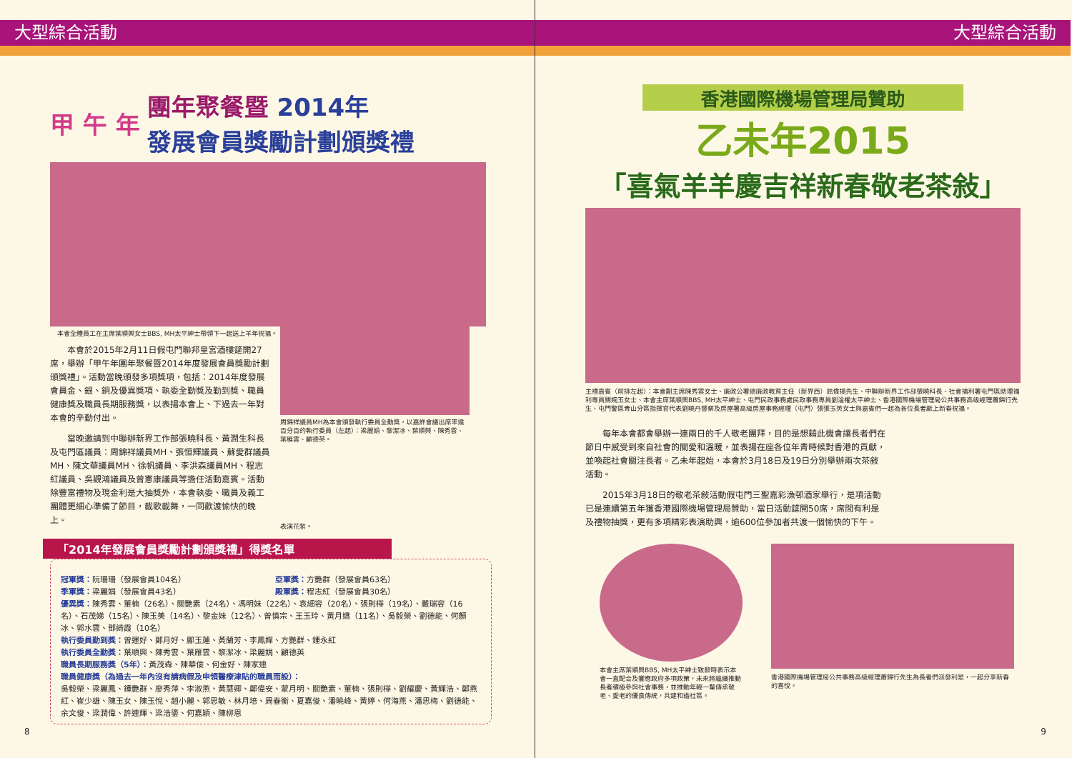大型綜合活動
甲 午 年
團年聚餐暨 2014年
發展會員獎勵計劃頒獎禮
本會全體員工在主席葉順興女士BBS, MH太平紳士帶領下一起送上羊年祝福。
本會於2015年2月11日假屯門聯邦皇宮酒樓筵開27席，舉辦「甲午年團年聚餐暨2014年度發展會員獎勵計劃頒獎禮」。活動當晚頒發多項獎項，包括：2014年度發展會員金、銀、銅及優異獎項、執委全勤獎及勤到獎、職員健康獎及職員長期服務獎，以表揚本會上、下過去一年對本會的辛勤付出。
當晚邀請到中聯辦新界工作部張曉科長、黃潤生科長及屯門區議員：周錦祥議員MH、張恒輝議員、蘇愛群議員MH、陳文華議員MH、徐帆議員、李洪森議員MH、程志紅議員、吳觀鴻議員及曾憲康議員等擔任活動嘉賓。活動除豐富禮物及現金利是大抽獎外，本會執委、職員及義工團體更細心準備了節目，載歌載舞，一同歡渡愉快的晚上。
周錦祥議員MH為本會頒發執行委員全勤獎，以嘉許會議出席率達百分百的執行委員（左起）：梁麗娟、黎潔冰、葉順興、陳秀雲、葉雁雲、顧德英。
表演花絮。
「2014年發展會員獎勵計劃頒獎禮」得獎名單
冠軍獎：阮珊珊（發展會員104名） 亞軍獎：方艷群（發展會員63名）
季軍獎：梁麗娟（發展會員43名） 殿軍獎：程志紅（發展會員30名）
優異獎：陳秀雲、董楠（26名）、關艷素（24名）、馮明妹（22名）、袁細容（20名）、張則樺（19名）、嚴瑞容（16名）、石茂娣（15名）、陳玉美（14名）、黎金妹（12名）、曾慎宗、王玉玲、黃月嬌（11名）、吳毅榮、劉德能、何顏冰、郭水雲、鄧綺霞（10名）
執行委員勤到獎：曾運好、鄭月好、鄺玉蓮、黃蘭芳、李鳳嬋、方艷群、鍾永紅
執行委員全勤獎：葉順興、陳秀雲、葉雁雲、黎潔冰、梁麗娟、顧德英
職員長期服務獎（5年）：黃茂森、陳華俊、何金好、陳家連
職員健康獎（為過去一年內沒有請病假及申領醫療津貼的職員而設）：
吳毅榮、梁麗鳳、鍾艷群、廖秀萍、李淑燕、黃慧卿、鄭偉安、蒙月明、關艷素、董楠、張則樺、劉耀慶、黃輝浩、鄭燕紅、崔少雄、陳玉女、陳玉悅、趙小麗、郭思敏、林月培、周春衡、夏嘉俊、潘曉峰、黃婷、何海燕、潘思梅、劉德能、余文俊、梁潤偉、許連輝、梁浩鎏、何嘉穎、陳柳恩
8
大型綜合活動
香港國際機場管理局贊助
乙未年2015
「喜氣羊羊慶吉祥新春敬老茶敍」
主禮嘉賓（前排左起）：本會副主席陳秀雲女士、廉政公署總廉政教育主任（新界西）屈偉揚先生、中聯辦新界工作部張曉科長、社會福利署屯門區助理福利專員關婉玉女士、本會主席葉順興BBS, MH太平紳士、屯門民政事務處民政事務專員劉淦權太平紳士、香港國際機場管理局公共事務高級經理蕭錦行先生、屯門警區青山分區指揮官代表劉曉丹督察及房屋署高級房屋事務經理（屯門）張張玉英女士與嘉賓們一起為各位長者獻上新春祝福。
每年本會都會舉辦一連兩日的千人敬老團拜，目的是想藉此機會讓長者們在節日中感受到來自社會的關愛和溫暖，並表揚在座各位年青時候對香港的貢獻，並喚起社會關注長者。乙未年起始，本會於3月18日及19日分別舉辦兩次茶敍活動。
2015年3月18日的敬老茶敍活動假屯門三聖嘉彩漁邨酒家舉行，是項活動已是連續第五年獲香港國際機場管理局贊助，當日活動筵開50席，席間有利是及禮物抽獎，更有多項精彩表演助興，逾600位參加者共渡一個愉快的下午。
本會主席葉順興BBS, MH太平紳士致辭時表示本會一直配合及響應政府多項政策，未來將繼續推動長者積極參與社會事務，並推動年輕一輩傳承敬老、愛老的優良傳統，共建和諧社區。
香港國際機場管理局公共事務高級經理蕭錦行先生為長者們派發利是，一起分享新春的喜悅。
9